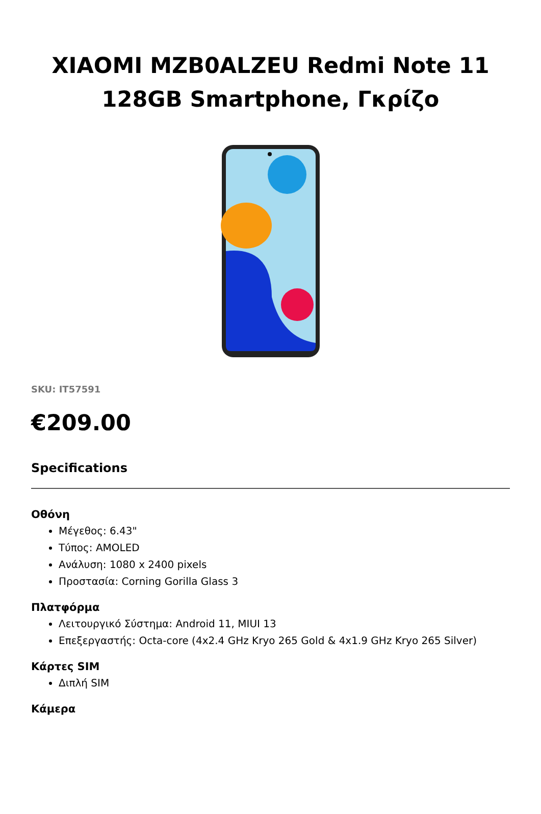XIAOMI MZB0ALZEU Redmi Note 11 128GB Smartphone, Γκρίζο
SKU: IT57591
€209.00
Specifications
Οθόνη
Μέγεθος: 6.43"
Τύπος: AMOLED
Ανάλυση: 1080 x 2400 pixels
Προστασία: Corning Gorilla Glass 3
Πλατφόρμα
Λειτουργικό Σύστημα: Android 11, MIUI 13
Επεξεργαστής: Octa-core (4x2.4 GHz Kryo 265 Gold & 4x1.9 GHz Kryo 265 Silver)
Κάρτες SIM
Διπλή SIM
Κάμερα